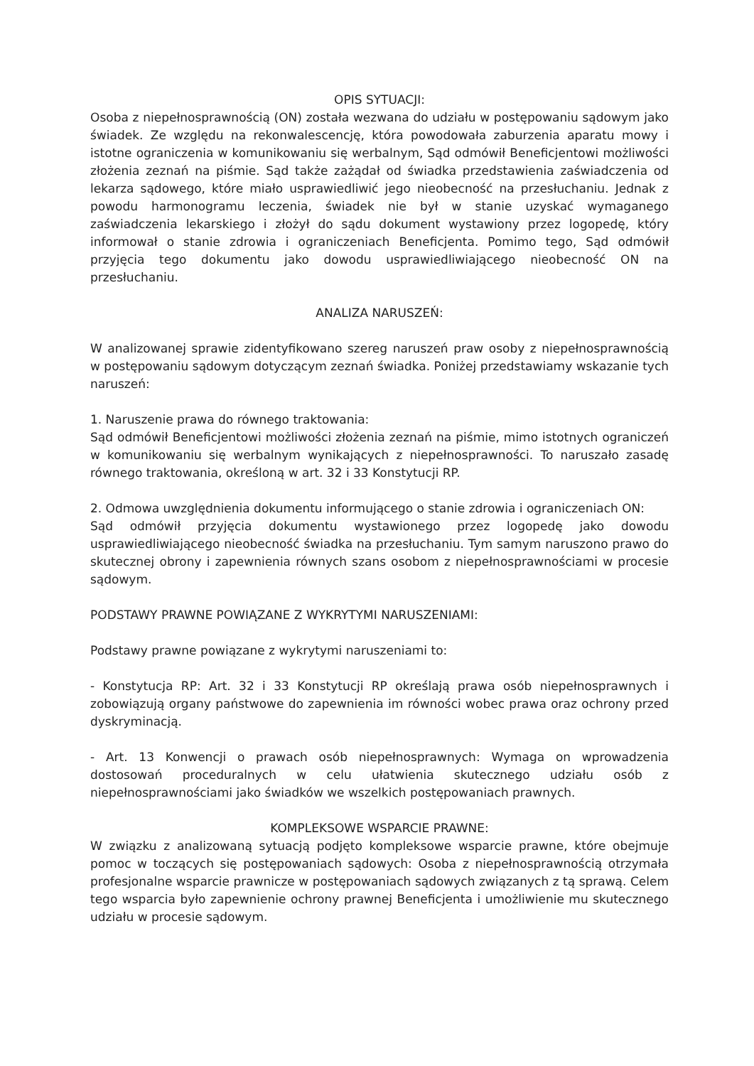OPIS SYTUACJI:
Osoba z niepełnosprawnością (ON) została wezwana do udziału w postępowaniu sądowym jako świadek. Ze względu na rekonwalescencję, która powodowała zaburzenia aparatu mowy i istotne ograniczenia w komunikowaniu się werbalnym, Sąd odmówił Beneficjentowi możliwości złożenia zeznań na piśmie. Sąd także zażądał od świadka przedstawienia zaświadczenia od lekarza sądowego, które miało usprawiedliwić jego nieobecność na przesłuchaniu. Jednak z powodu harmonogramu leczenia, świadek nie był w stanie uzyskać wymaganego zaświadczenia lekarskiego i złożył do sądu dokument wystawiony przez logopedę, który informował o stanie zdrowia i ograniczeniach Beneficjenta. Pomimo tego, Sąd odmówił przyjęcia tego dokumentu jako dowodu usprawiedliwiającego nieobecność ON na przesłuchaniu.
ANALIZA NARUSZEŃ:
W analizowanej sprawie zidentyfikowano szereg naruszeń praw osoby z niepełnosprawnością w postępowaniu sądowym dotyczącym zeznań świadka. Poniżej przedstawiamy wskazanie tych naruszeń:
1. Naruszenie prawa do równego traktowania:
Sąd odmówił Beneficjentowi możliwości złożenia zeznań na piśmie, mimo istotnych ograniczeń w komunikowaniu się werbalnym wynikających z niepełnosprawności. To naruszało zasadę równego traktowania, określoną w art. 32 i 33 Konstytucji RP.
2. Odmowa uwzględnienia dokumentu informującego o stanie zdrowia i ograniczeniach ON:
Sąd odmówił przyjęcia dokumentu wystawionego przez logopedę jako dowodu usprawiedliwiającego nieobecność świadka na przesłuchaniu. Tym samym naruszono prawo do skutecznej obrony i zapewnienia równych szans osobom z niepełnosprawnościami w procesie sądowym.
PODSTAWY PRAWNE POWIĄZANE Z WYKRYTYMI NARUSZENIAMI:
Podstawy prawne powiązane z wykrytymi naruszeniami to:
- Konstytucja RP: Art. 32 i 33 Konstytucji RP określają prawa osób niepełnosprawnych i zobowiązują organy państwowe do zapewnienia im równości wobec prawa oraz ochrony przed dyskryminacją.
- Art. 13 Konwencji o prawach osób niepełnosprawnych: Wymaga on wprowadzenia dostosowań proceduralnych w celu ułatwienia skutecznego udziału osób z niepełnosprawnościami jako świadków we wszelkich postępowaniach prawnych.
KOMPLEKSOWE WSPARCIE PRAWNE:
W związku z analizowaną sytuacją podjęto kompleksowe wsparcie prawne, które obejmuje pomoc w toczących się postępowaniach sądowych: Osoba z niepełnosprawnością otrzymała profesjonalne wsparcie prawnicze w postępowaniach sądowych związanych z tą sprawą. Celem tego wsparcia było zapewnienie ochrony prawnej Beneficjenta i umożliwienie mu skutecznego udziału w procesie sądowym.